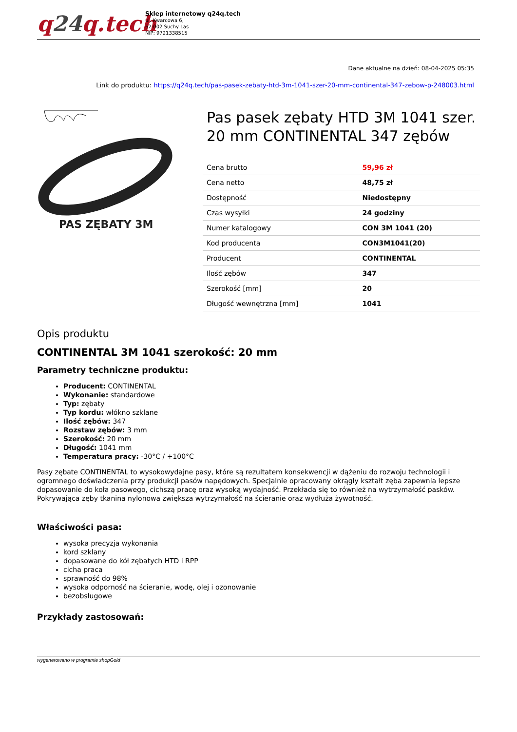q24q.tech
Sklep internetowy q24q.tech
ul. Kwarcowa 6,
62-002 Suchy Las
NIP: 9721338515
Dane aktualne na dzień: 08-04-2025 05:35
Link do produktu: https://q24q.tech/pas-pasek-zebaty-htd-3m-1041-szer-20-mm-continental-347-zebow-p-248003.html
PAS ZĘBATY 3M
Pas pasek zębaty HTD 3M 1041 szer. 20 mm CONTINENTAL 347 zębów
| Cena brutto | 59,96 zł |
| Cena netto | 48,75 zł |
| Dostępność | Niedostępny |
| Czas wysyłki | 24 godziny |
| Numer katalogowy | CON 3M 1041 (20) |
| Kod producenta | CON3M1041(20) |
| Producent | CONTINENTAL |
| Ilość zębów | 347 |
| Szerokość [mm] | 20 |
| Długość wewnętrzna [mm] | 1041 |
Opis produktu
CONTINENTAL 3M 1041 szerokość: 20 mm
Parametry techniczne produktu:
Producent: CONTINENTAL
Wykonanie: standardowe
Typ: zębaty
Typ kordu: włókno szklane
Ilość zębów: 347
Rozstaw zębów: 3 mm
Szerokość: 20 mm
Długość: 1041 mm
Temperatura pracy: -30°C / +100°C
Pasy zębate CONTINENTAL to wysokowydajne pasy, które są rezultatem konsekwencji w dążeniu do rozwoju technologii i ogromnego doświadczenia przy produkcji pasów napędowych. Specjalnie opracowany okrągły kształt zęba zapewnia lepsze dopasowanie do koła pasowego, cichszą pracę oraz wysoką wydajność. Przekłada się to również na wytrzymałość pasków. Pokrywająca zęby tkanina nylonowa zwiększa wytrzymałość na ścieranie oraz wydłuża żywotność.
Właściwości pasa:
wysoka precyzja wykonania
kord szklany
dopasowane do kół zębatych HTD i RPP
cicha praca
sprawność do 98%
wysoka odporność na ścieranie, wodę, olej i ozonowanie
bezobsługowe
Przykłady zastosowań:
wygenerowano w programie shopGold